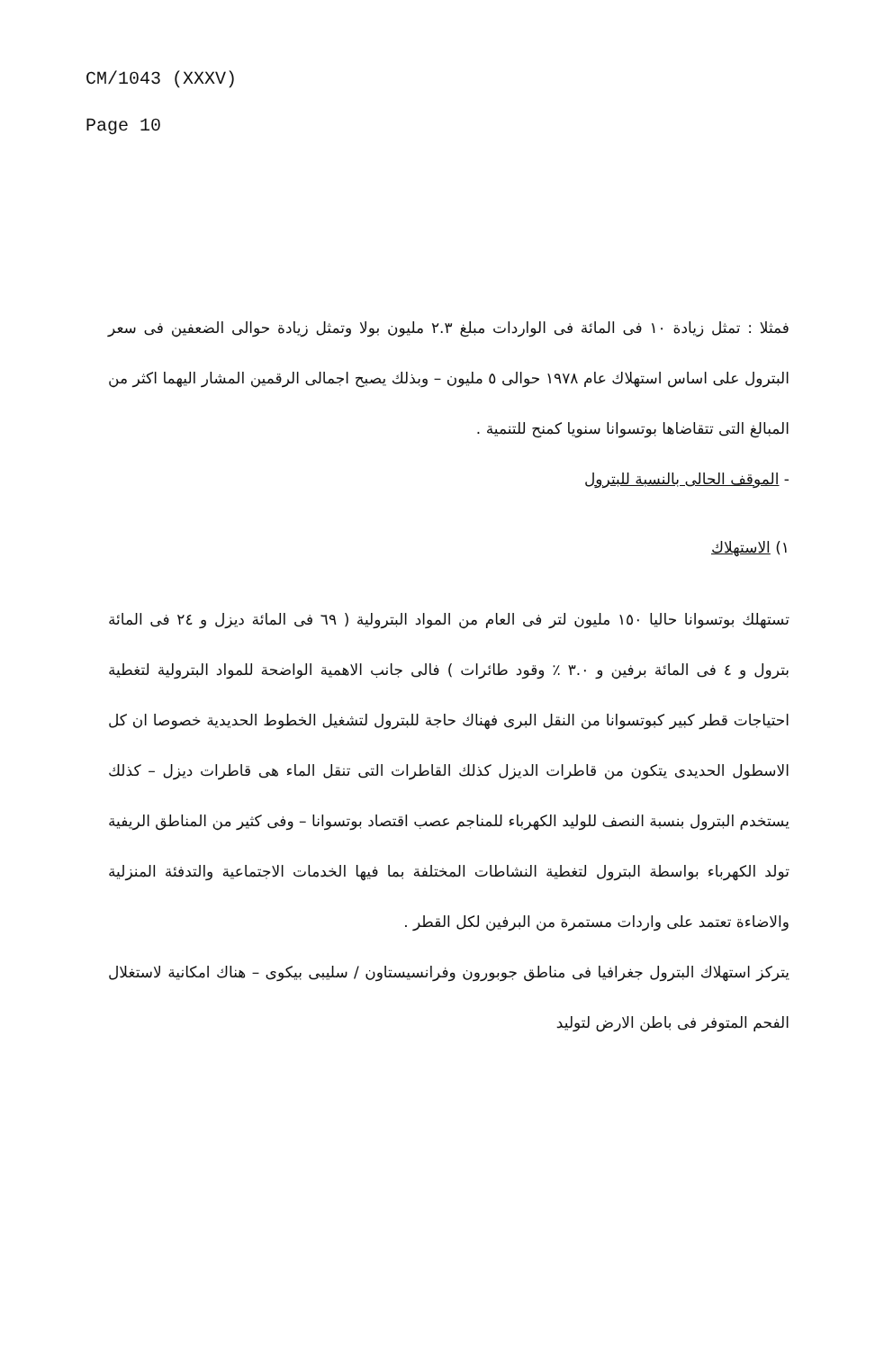CM/1043 (XXXV)
Page 10
فمثلا : تمثل زيادة ١٠ فى المائة فى الواردات مبلغ ٢.٣ مليون بولا وتمثل زيادة حوالى الضعفين فى سعر البترول على اساس استهلاك عام ١٩٧٨ حوالى ٥ مليون – وبذلك يصبح اجمالى الرقمين المشار اليهما اكثر من المبالغ التى تتقاضاها بوتسوانا سنويا كمنح للتنمية .
- الموقف الحالى بالنسبة للبترول
١) الاستهلاك
تستهلك بوتسوانا حاليا ١٥٠ مليون لتر فى العام من المواد البترولية ( ٦٩ فى المائة ديزل و ٢٤ فى المائة بترول و ٤ فى المائة برفين و ٣.٠ ٪ وقود طائرات ) فالى جانب الاهمية الواضحة للمواد البترولية لتغطية احتياجات قطر كبير كبوتسوانا من النقل البرى فهناك حاجة للبترول لتشغيل الخطوط الحديدية خصوصا ان كل الاسطول الحديدى يتكون من قاطرات الديزل كذلك القاطرات التى تنقل الماء هى قاطرات ديزل – كذلك يستخدم البترول بنسبة النصف للوليد الكهرباء للمناجم عصب اقتصاد بوتسوانا – وفى كثير من المناطق الريفية تولد الكهرباء بواسطة البترول لتغطية النشاطات المختلفة بما فيها الخدمات الاجتماعية والتدفئة المنزلية والاضاءة تعتمد على واردات مستمرة من البرفين لكل القطر .
يتركز استهلاك البترول جغرافيا فى مناطق جوبورون وفرانسيستاون / سليبى بيكوى – هناك امكانية لاستغلال الفحم المتوفر فى باطن الارض لتوليد